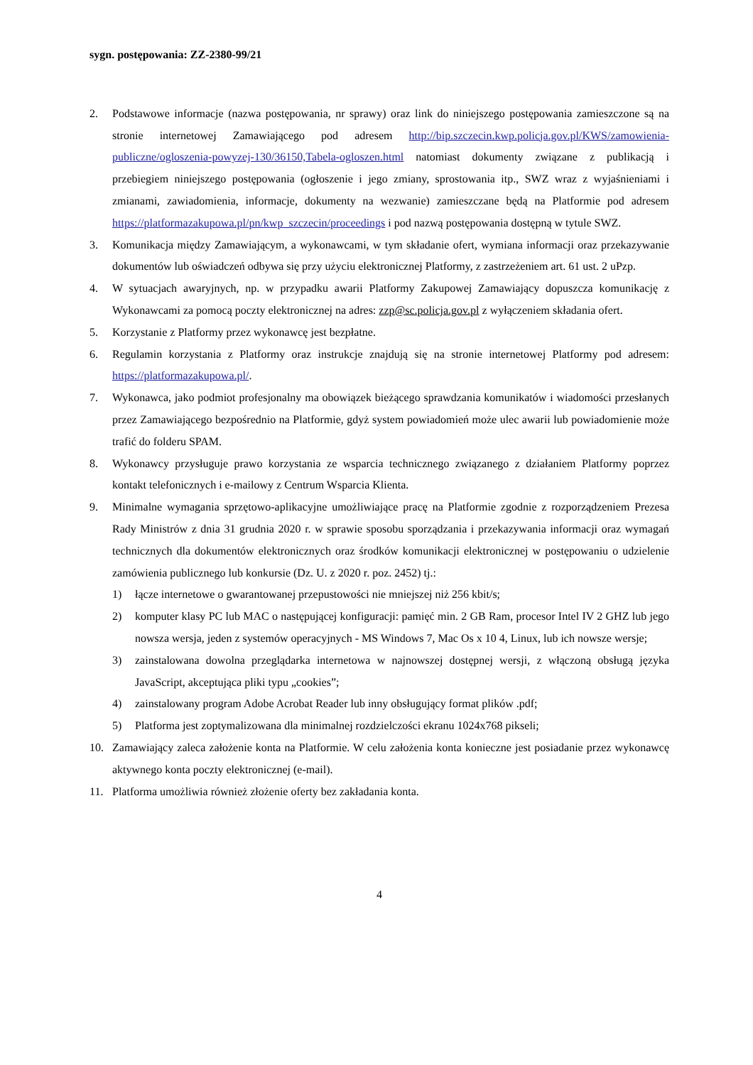sygn. postępowania: ZZ-2380-99/21
2. Podstawowe informacje (nazwa postępowania, nr sprawy) oraz link do niniejszego postępowania zamieszczone są na stronie internetowej Zamawiającego pod adresem http://bip.szczecin.kwp.policja.gov.pl/KWS/zamowienia-publiczne/ogloszenia-powyzej-130/36150,Tabela-ogloszen.html natomiast dokumenty związane z publikacją i przebiegiem niniejszego postępowania (ogłoszenie i jego zmiany, sprostowania itp., SWZ wraz z wyjaśnieniami i zmianami, zawiadomienia, informacje, dokumenty na wezwanie) zamieszczane będą na Platformie pod adresem https://platformazakupowa.pl/pn/kwp_szczecin/proceedings i pod nazwą postępowania dostępną w tytule SWZ.
3. Komunikacja między Zamawiającym, a wykonawcami, w tym składanie ofert, wymiana informacji oraz przekazywanie dokumentów lub oświadczeń odbywa się przy użyciu elektronicznej Platformy, z zastrzeżeniem art. 61 ust. 2 uPzp.
4. W sytuacjach awaryjnych, np. w przypadku awarii Platformy Zakupowej Zamawiający dopuszcza komunikację z Wykonawcami za pomocą poczty elektronicznej na adres: zzp@sc.policja.gov.pl z wyłączeniem składania ofert.
5. Korzystanie z Platformy przez wykonawcę jest bezpłatne.
6. Regulamin korzystania z Platformy oraz instrukcje znajdują się na stronie internetowej Platformy pod adresem: https://platformazakupowa.pl/.
7. Wykonawca, jako podmiot profesjonalny ma obowiązek bieżącego sprawdzania komunikatów i wiadomości przesłanych przez Zamawiającego bezpośrednio na Platformie, gdyż system powiadomień może ulec awarii lub powiadomienie może trafić do folderu SPAM.
8. Wykonawcy przysługuje prawo korzystania ze wsparcia technicznego związanego z działaniem Platformy poprzez kontakt telefonicznych i e-mailowy z Centrum Wsparcia Klienta.
9. Minimalne wymagania sprzętowo-aplikacyjne umożliwiające pracę na Platformie zgodnie z rozporządzeniem Prezesa Rady Ministrów z dnia 31 grudnia 2020 r. w sprawie sposobu sporządzania i przekazywania informacji oraz wymagań technicznych dla dokumentów elektronicznych oraz środków komunikacji elektronicznej w postępowaniu o udzielenie zamówienia publicznego lub konkursie (Dz. U. z 2020 r. poz. 2452) tj.:
1) łącze internetowe o gwarantowanej przepustowości nie mniejszej niż 256 kbit/s;
2) komputer klasy PC lub MAC o następującej konfiguracji: pamięć min. 2 GB Ram, procesor Intel IV 2 GHZ lub jego nowsza wersja, jeden z systemów operacyjnych - MS Windows 7, Mac Os x 10 4, Linux, lub ich nowsze wersje;
3) zainstalowana dowolna przeglądarka internetowa w najnowszej dostępnej wersji, z włączoną obsługą języka JavaScript, akceptująca pliki typu „cookies”;
4) zainstalowany program Adobe Acrobat Reader lub inny obsługujący format plików .pdf;
5) Platforma jest zoptymalizowana dla minimalnej rozdzielczości ekranu 1024x768 pikseli;
10. Zamawiający zaleca założenie konta na Platformie. W celu założenia konta konieczne jest posiadanie przez wykonawcę aktywnego konta poczty elektronicznej (e-mail).
11. Platforma umożliwia również złożenie oferty bez zakładania konta.
4